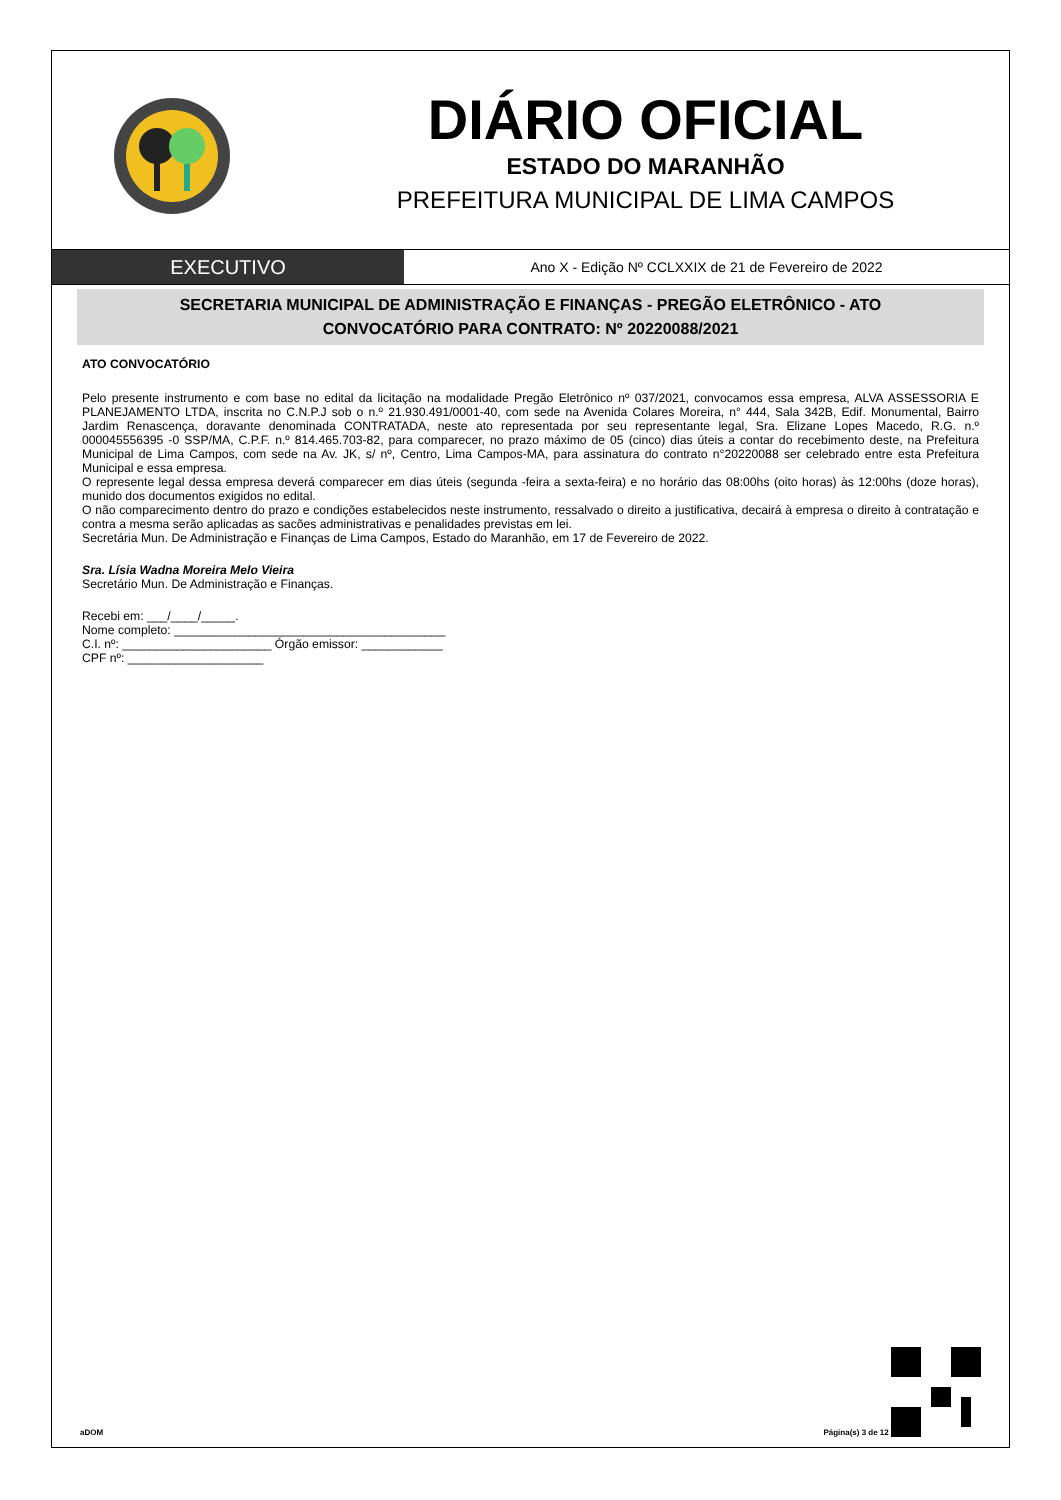DIÁRIO OFICIAL
ESTADO DO MARANHÃO
PREFEITURA MUNICIPAL DE LIMA CAMPOS
EXECUTIVO
Ano X - Edição Nº CCLXXIX de 21 de Fevereiro de 2022
SECRETARIA MUNICIPAL DE ADMINISTRAÇÃO E FINANÇAS - PREGÃO ELETRÔNICO - ATO CONVOCATÓRIO PARA CONTRATO: Nº 20220088/2021
ATO CONVOCATÓRIO
Pelo presente instrumento e com base no edital da licitação na modalidade Pregão Eletrônico nº 037/2021, convocamos essa empresa, ALVA ASSESSORIA E PLANEJAMENTO LTDA, inscrita no C.N.P.J sob o n.º 21.930.491/0001-40, com sede na Avenida Colares Moreira, n° 444, Sala 342B, Edif. Monumental, Bairro Jardim Renascença, doravante denominada CONTRATADA, neste ato representada por seu representante legal, Sra. Elizane Lopes Macedo, R.G. n.º 000045556395 -0 SSP/MA, C.P.F. n.º 814.465.703-82, para comparecer, no prazo máximo de 05 (cinco) dias úteis a contar do recebimento deste, na Prefeitura Municipal de Lima Campos, com sede na Av. JK, s/ nº, Centro, Lima Campos-MA, para assinatura do contrato n°20220088 ser celebrado entre esta Prefeitura Municipal e essa empresa.
O represente legal dessa empresa deverá comparecer em dias úteis (segunda -feira a sexta-feira) e no horário das 08:00hs (oito horas) às 12:00hs (doze horas), munido dos documentos exigidos no edital.
O não comparecimento dentro do prazo e condições estabelecidos neste instrumento, ressalvado o direito a justificativa, decairá à empresa o direito à contratação e contra a mesma serão aplicadas as sacões administrativas e penalidades previstas em lei.
Secretária Mun. De Administração e Finanças de Lima Campos, Estado do Maranhão, em 17 de Fevereiro de 2022.
Sra. Lísia Wadna Moreira Melo Vieira
Secretário Mun. De Administração e Finanças.
Recebi em: ___/____/_____.
Nome completo: ________________________________________
C.I. nº: ______________________ Órgão emissor: ____________
CPF nº: ____________________
aDOM Página(s) 3 de 12